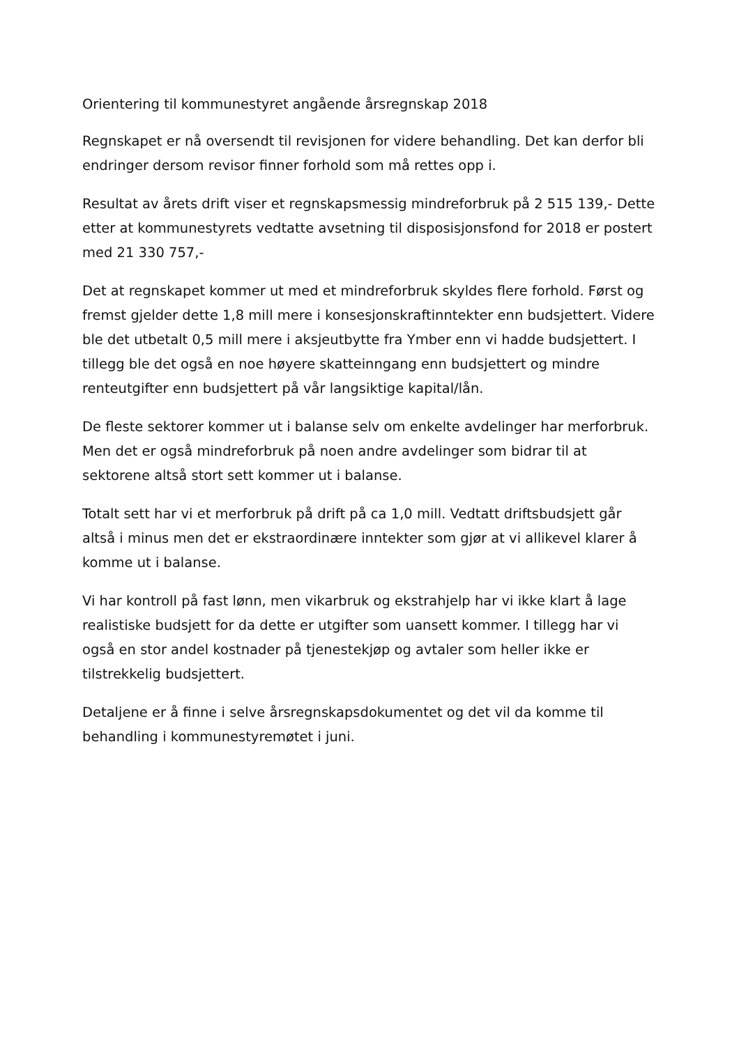Orientering til kommunestyret angående årsregnskap 2018
Regnskapet er nå oversendt til revisjonen for videre behandling. Det kan derfor bli endringer dersom revisor finner forhold som må rettes opp i.
Resultat av årets drift viser et regnskapsmessig mindreforbruk på 2 515 139,- Dette etter at kommunestyrets vedtatte avsetning til disposisjonsfond for 2018 er postert med 21 330 757,-
Det at regnskapet kommer ut med et mindreforbruk skyldes flere forhold. Først og fremst gjelder dette 1,8 mill mere i konsesjonskraftinntekter enn budsjettert. Videre ble det utbetalt 0,5 mill mere i aksjeutbytte fra Ymber enn vi hadde budsjettert. I tillegg ble det også en noe høyere skatteinngang enn budsjettert og mindre renteutgifter enn budsjettert på vår langsiktige kapital/lån.
De fleste sektorer kommer ut i balanse selv om enkelte avdelinger har merforbruk. Men det er også mindreforbruk på noen andre avdelinger som bidrar til at sektorene altså stort sett kommer ut i balanse.
Totalt sett har vi et merforbruk på drift på ca 1,0 mill. Vedtatt driftsbudsjett går altså i minus men det er ekstraordinære inntekter som gjør at vi allikevel klarer å komme ut i balanse.
Vi har kontroll på fast lønn, men vikarbruk og ekstrahjelp har vi ikke klart å lage realistiske budsjett for da dette er utgifter som uansett kommer. I tillegg har vi også en stor andel kostnader på tjenestekjøp og avtaler som heller ikke er tilstrekkelig budsjettert.
Detaljene er å finne i selve årsregnskapsdokumentet og det vil da komme til behandling i kommunestyremøtet i juni.